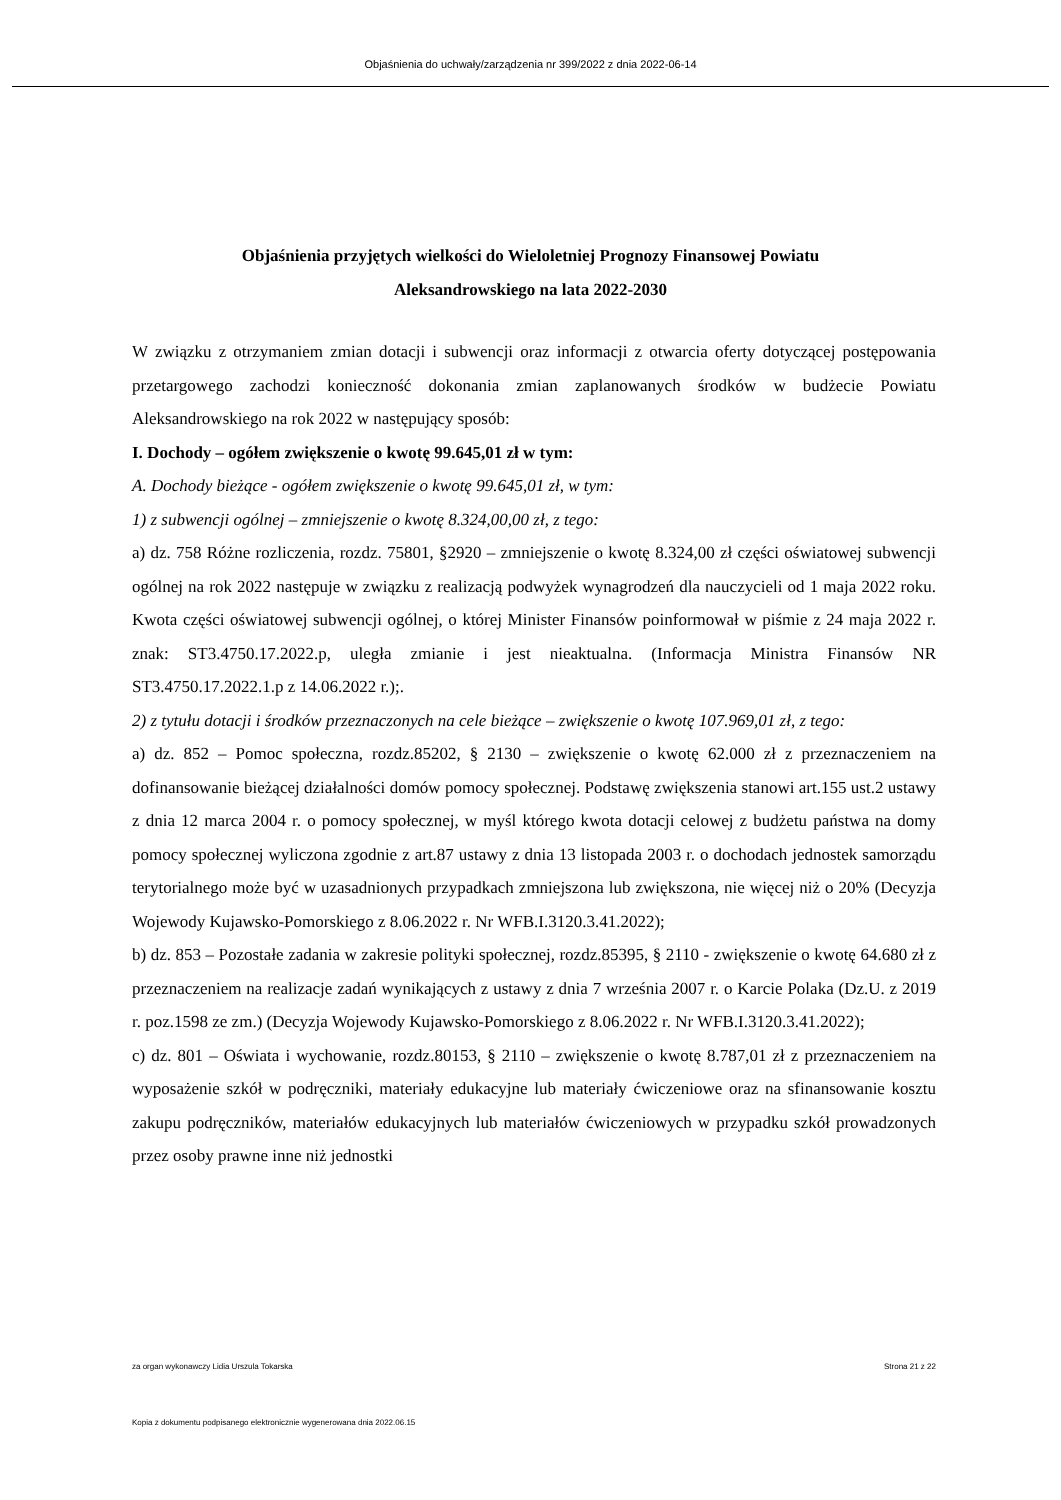Objaśnienia do uchwały/zarządzenia nr 399/2022 z dnia 2022-06-14
Objaśnienia przyjętych wielkości do Wieloletniej Prognozy Finansowej Powiatu
Aleksandrowskiego na lata 2022-2030
W związku z otrzymaniem zmian dotacji i subwencji oraz informacji z otwarcia oferty dotyczącej postępowania przetargowego zachodzi konieczność dokonania zmian zaplanowanych środków w budżecie Powiatu Aleksandrowskiego na rok 2022 w następujący sposób:
I. Dochody – ogółem zwiększenie o kwotę 99.645,01 zł w tym:
A. Dochody bieżące - ogółem zwiększenie o kwotę 99.645,01 zł, w tym:
1) z subwencji ogólnej – zmniejszenie o kwotę 8.324,00,00 zł, z tego:
a) dz. 758 Różne rozliczenia, rozdz. 75801, §2920 – zmniejszenie o kwotę 8.324,00 zł części oświatowej subwencji ogólnej na rok 2022 następuje w związku z realizacją podwyżek wynagrodzeń dla nauczycieli od 1 maja 2022 roku. Kwota części oświatowej subwencji ogólnej, o której Minister Finansów poinformował w piśmie z 24 maja 2022 r. znak: ST3.4750.17.2022.p, uległa zmianie i jest nieaktualna. (Informacja Ministra Finansów NR ST3.4750.17.2022.1.p z 14.06.2022 r.);.
2) z tytułu dotacji i środków przeznaczonych na cele bieżące – zwiększenie o kwotę 107.969,01 zł, z tego:
a) dz. 852 – Pomoc społeczna, rozdz.85202, § 2130 – zwiększenie o kwotę 62.000 zł z przeznaczeniem na dofinansowanie bieżącej działalności domów pomocy społecznej. Podstawę zwiększenia stanowi art.155 ust.2 ustawy z dnia 12 marca 2004 r. o pomocy społecznej, w myśl którego kwota dotacji celowej z budżetu państwa na domy pomocy społecznej wyliczona zgodnie z art.87 ustawy z dnia 13 listopada 2003 r. o dochodach jednostek samorządu terytorialnego może być w uzasadnionych przypadkach zmniejszona lub zwiększona, nie więcej niż o 20% (Decyzja Wojewody Kujawsko-Pomorskiego z 8.06.2022 r. Nr WFB.I.3120.3.41.2022);
b) dz. 853 – Pozostałe zadania w zakresie polityki społecznej, rozdz.85395, § 2110 - zwiększenie o kwotę 64.680 zł z przeznaczeniem na realizacje zadań wynikających z ustawy z dnia 7 września 2007 r. o Karcie Polaka (Dz.U. z 2019 r. poz.1598 ze zm.) (Decyzja Wojewody Kujawsko-Pomorskiego z 8.06.2022 r. Nr WFB.I.3120.3.41.2022);
c) dz. 801 – Oświata i wychowanie, rozdz.80153, § 2110 – zwiększenie o kwotę 8.787,01 zł z przeznaczeniem na wyposażenie szkół w podręczniki, materiały edukacyjne lub materiały ćwiczeniowe oraz na sfinansowanie kosztu zakupu podręczników, materiałów edukacyjnych lub materiałów ćwiczeniowych w przypadku szkół prowadzonych przez osoby prawne inne niż jednostki
za organ wykonawczy Lidia Urszula Tokarska Strona 21 z 22
Kopia z dokumentu podpisanego elektronicznie wygenerowana dnia 2022.06.15